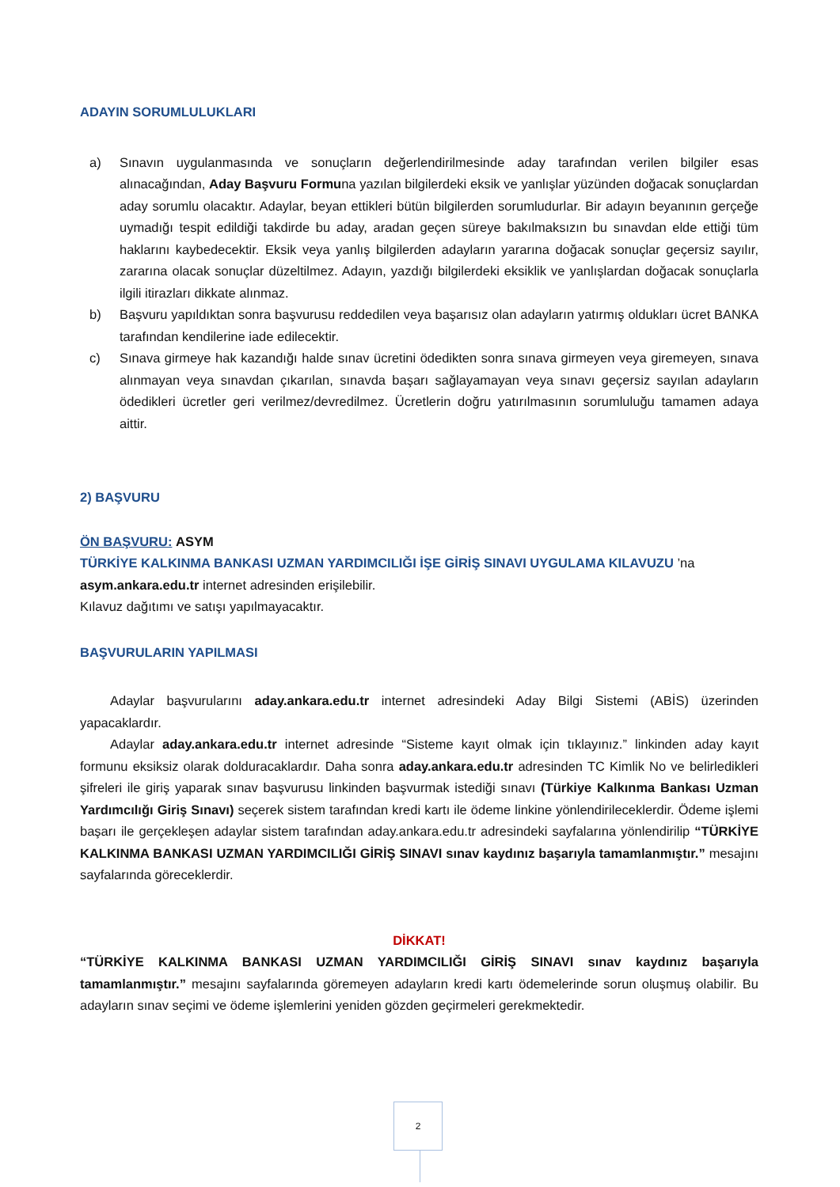ADAYIN SORUMLULUKLARI
a) Sınavın uygulanmasında ve sonuçların değerlendirilmesinde aday tarafından verilen bilgiler esas alınacağından, Aday Başvuru Formuna yazılan bilgilerdeki eksik ve yanlışlar yüzünden doğacak sonuçlardan aday sorumlu olacaktır. Adaylar, beyan ettikleri bütün bilgilerden sorumludurlar. Bir adayın beyanının gerçeğe uymadığı tespit edildiği takdirde bu aday, aradan geçen süreye bakılmaksızın bu sınavdan elde ettiği tüm haklarını kaybedecektir. Eksik veya yanlış bilgilerden adayların yararına doğacak sonuçlar geçersiz sayılır, zararına olacak sonuçlar düzeltilmez. Adayın, yazdığı bilgilerdeki eksiklik ve yanlışlardan doğacak sonuçlarla ilgili itirazları dikkate alınmaz.
b) Başvuru yapıldıktan sonra başvurusu reddedilen veya başarısız olan adayların yatırmış oldukları ücret BANKA tarafından kendilerine iade edilecektir.
c) Sınava girmeye hak kazandığı halde sınav ücretini ödedikten sonra sınava girmeyen veya giremeyen, sınava alınmayan veya sınavdan çıkarılan, sınavda başarı sağlayamayan veya sınavı geçersiz sayılan adayların ödedikleri ücretler geri verilmez/devredilmez. Ücretlerin doğru yatırılmasının sorumluluğu tamamen adaya aittir.
2) BAŞVURU
ÖN BAŞVURU: ASYM
TÜRKİYE KALKINMA BANKASI UZMAN YARDIMCILIĞI İŞE GİRİŞ SINAVI UYGULAMA KILAVUZU ’na
asym.ankara.edu.tr internet adresinden erişilebilir.
Kılavuz dağıtımı ve satışı yapılmayacaktır.
BAŞVURULARIN YAPILMASI
Adaylar başvurularını aday.ankara.edu.tr internet adresindeki Aday Bilgi Sistemi (ABİS) üzerinden yapacaklardır.
Adaylar aday.ankara.edu.tr internet adresinde “Sisteme kayıt olmak için tıklayınız.” linkinden aday kayıt formunu eksiksiz olarak dolduracaklardır. Daha sonra aday.ankara.edu.tr adresinden TC Kimlik No ve belirledikleri şifreleri ile giriş yaparak sınav başvurusu linkinden başvurmak istediği sınavı (Türkiye Kalkınma Bankası Uzman Yardımcılığı Giriş Sınavı) seçerek sistem tarafından kredi kartı ile ödeme linkine yönlendirileceklerdir. Ödeme işlemi başarı ile gerçekleşen adaylar sistem tarafından aday.ankara.edu.tr adresindeki sayfalarına yönlendirilip “TÜRKİYE KALKINMA BANKASI UZMAN YARDIMCILIĞI GİRİŞ SINAVI sınav kaydınız başarıyla tamamlanmıştır.” mesajını sayfalarında göreceklerdir.
DİKKAT!
“TÜRKİYE KALKINMA BANKASI UZMAN YARDIMCILIĞI GİRİŞ SINAVI sınav kaydınız başarıyla tamamlanmıştır.” mesajını sayfalarında göremeyen adayların kredi kartı ödemelerinde sorun oluşmuş olabilir. Bu adayların sınav seçimi ve ödeme işlemlerini yeniden gözden geçirmeleri gerekmektedir.
2